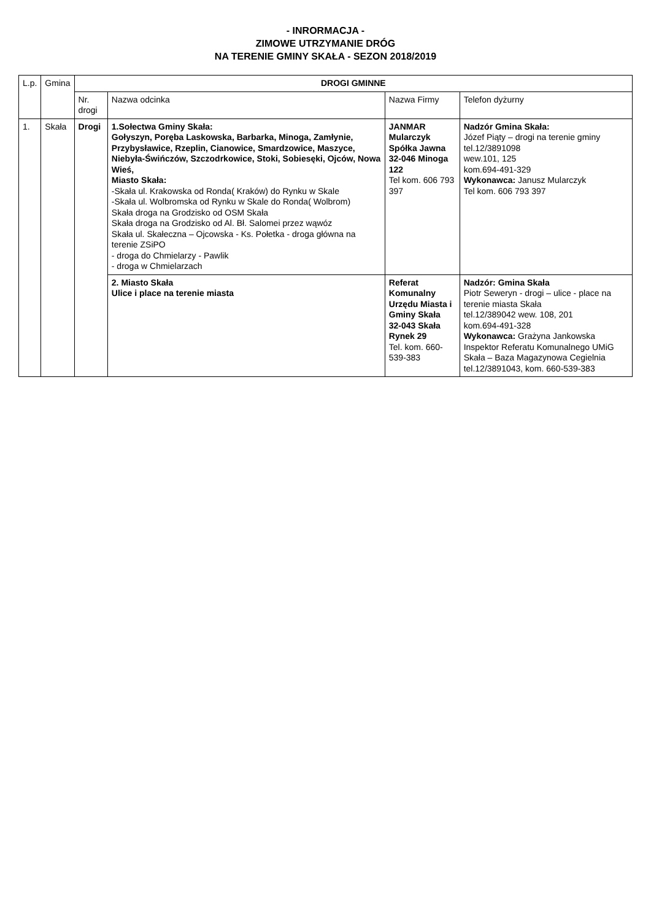- INRORMACJA -
ZIMOWE UTRZYMANIE DRÓG
NA TERENIE GMINY SKAŁA - SEZON 2018/2019
| L.p. | Gmina | DROGI GMINNE | | | |
| --- | --- | --- | --- | --- | --- |
| | | Nr. drogi | Nazwa odcinka | Nazwa Firmy | Telefon dyżurny |
| 1. | Skała | Drogi | 1.Sołectwa Gminy Skała: Gołyszyn, Poręba Laskowska, Barbarka, Minoga, Zamłynie, Przybysławice, Rzeplin, Cianowice, Smardzowice, Maszyce, Niebyła-Świńczów, Szczodrkowice, Stoki, Sobiesęki, Ojców, Nowa Wieś, Miasto Skała: -Skała ul. Krakowska od Ronda( Kraków) do Rynku w Skale -Skała ul. Wolbromska od Rynku w Skale do Ronda( Wolbrom) Skała droga na Grodzisko od OSM Skała Skała droga na Grodzisko od Al. Bł. Salomei przez wąwóz Skała ul. Skałeczna – Ojcowska - Ks. Połetka - droga główna na terenie ZSiPO - droga do Chmielarzy - Pawlik - droga w Chmielarzach | JANMAR Mularczyk Spółka Jawna 32-046 Minoga 122 Tel kom. 606 793 397 | Nadzór Gmina Skała: Józef Piąty – drogi na terenie gminy tel.12/3891098 wew.101, 125 kom.694-491-329 Wykonawca: Janusz Mularczyk Tel kom. 606 793 397 |
| | | | 2. Miasto Skała Ulice i place na terenie miasta | Referat Komunalny Urzędu Miasta i Gminy Skała 32-043 Skała Rynek 29 Tel. kom. 660-539-383 | Nadzór: Gmina Skała Piotr Seweryn - drogi – ulice - place na terenie miasta Skała tel.12/389042 wew. 108, 201 kom.694-491-328 Wykonawca: Grażyna Jankowska Inspektor Referatu Komunalnego UMiG Skała – Baza Magazynowa Cegielnia tel.12/3891043, kom. 660-539-383 |